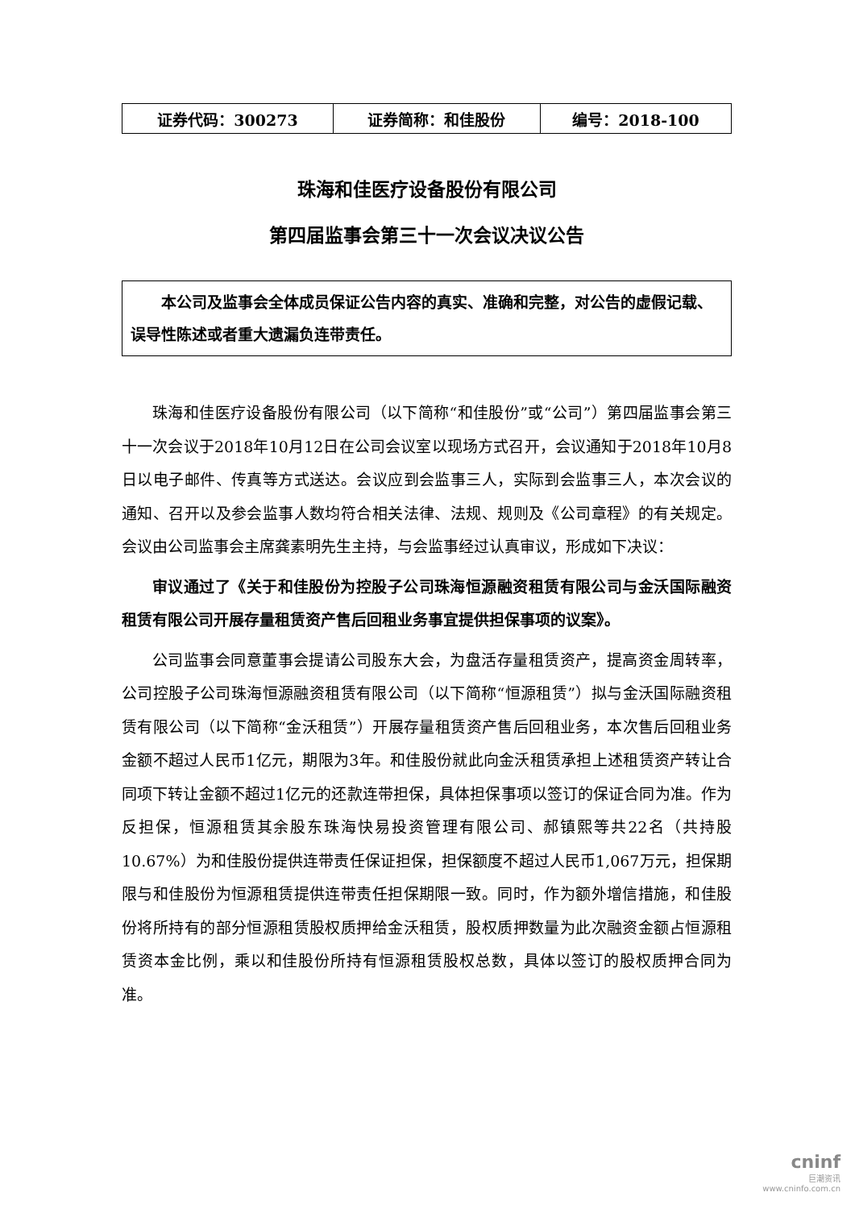| 证券代码：300273 | 证券简称：和佳股份 | 编号：2018-100 |
珠海和佳医疗设备股份有限公司
第四届监事会第三十一次会议决议公告
本公司及监事会全体成员保证公告内容的真实、准确和完整，对公告的虚假记载、误导性陈述或者重大遗漏负连带责任。
珠海和佳医疗设备股份有限公司（以下简称“和佳股份”或“公司”）第四届监事会第三十一次会议于2018年10月12日在公司会议室以现场方式召开，会议通知于2018年10月8日以电子邮件、传真等方式送达。会议应到会监事三人，实际到会监事三人，本次会议的通知、召开以及参会监事人数均符合相关法律、法规、规则及《公司章程》的有关规定。会议由公司监事会主席龚素明先生主持，与会监事经过认真审议，形成如下决议：
审议通过了《关于和佳股份为控股子公司珠海恒源融资租赁有限公司与金沃国际融资租赁有限公司开展存量租赁资产售后回租业务事宜提供担保事项的议案》。
公司监事会同意董事会提请公司股东大会，为盘活存量租赁资产，提高资金周转率，公司控股子公司珠海恒源融资租赁有限公司（以下简称“恒源租赁”）拟与金沃国际融资租赁有限公司（以下简称“金沃租赁”）开展存量租赁资产售后回租业务，本次售后回租业务金额不超过人民币1亿元，期限为3年。和佳股份就此向金沃租赁承担上述租赁资产转让合同项下转让金额不超过1亿元的还款连带担保，具体担保事项以签订的保证合同为准。作为反担保，恒源租赁其余股东珠海快易投资管理有限公司、郝镇熙等共22名（共持股10.67%）为和佳股份提供连带责任保证担保，担保额度不超过人民币1,067万元，担保期限与和佳股份为恒源租赁提供连带责任担保期限一致。同时，作为额外增信措施，和佳股份将所持有的部分恒源租赁股权质押给金沃租赁，股权质押数量为此次融资金额占恒源租赁资本金比例，乘以和佳股份所持有恒源租赁股权总数，具体以签订的股权质押合同为准。
cninf
巨潮资讯
www.cninfo.com.cn